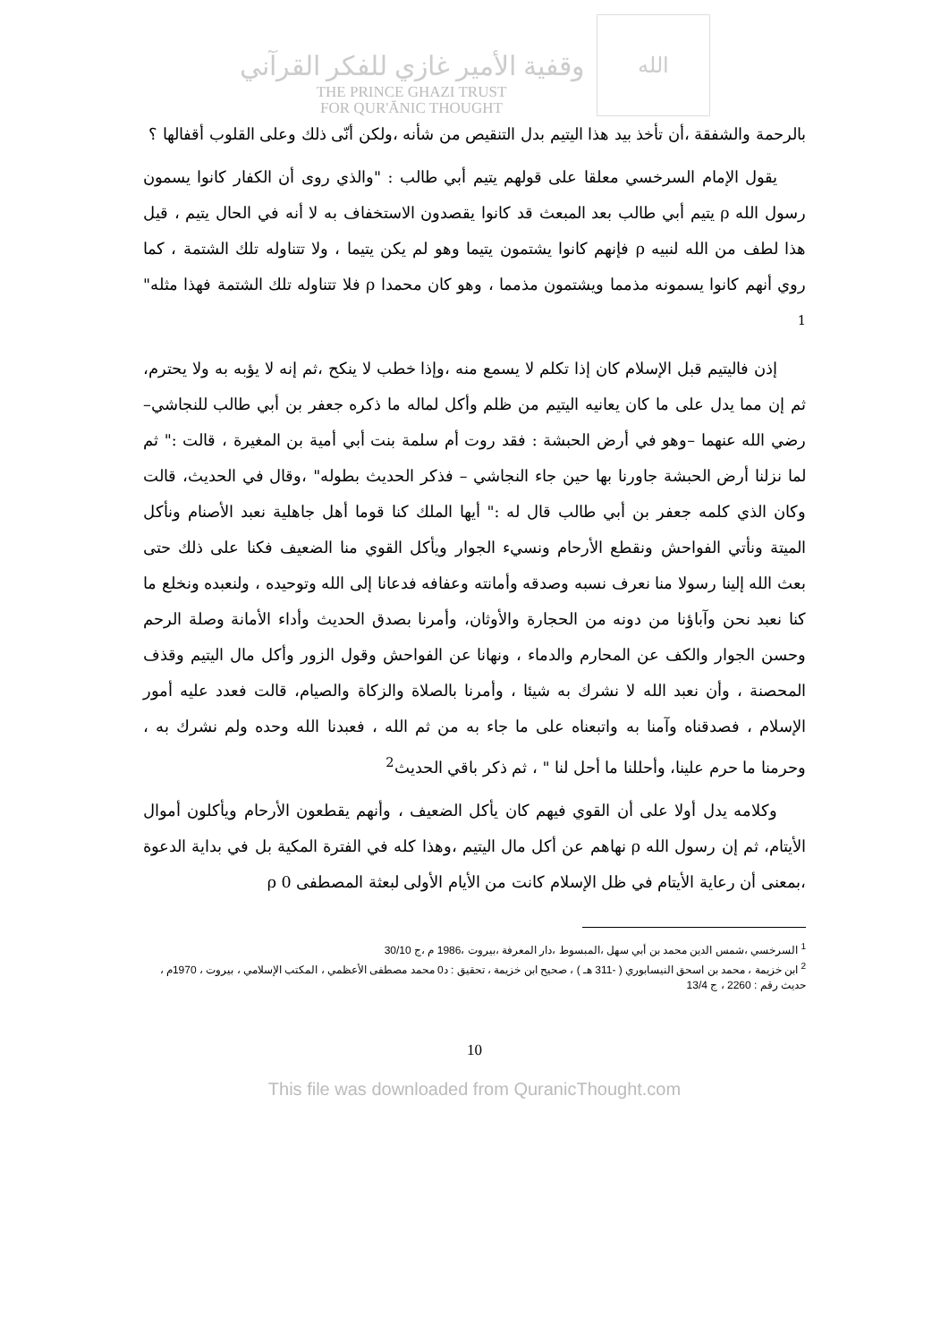وقفية الأمير غازي للفكر القرآني
THE PRINCE GHAZI TRUST
FOR QUR'ĀNIC THOUGHT
الله
بالرحمة والشفقة ،أن تأخذ بيد هذا اليتيم بدل التنقيص من شأنه ،ولكن أنّى ذلك وعلى القلوب أقفالها ؟
يقول الإمام السرخسي معلقا على قولهم يتيم أبي طالب : "والذي روى أن الكفار كانوا يسمون رسول الله ρ يتيم أبي طالب بعد المبعث قد كانوا يقصدون الاستخفاف به لا أنه في الحال يتيم ، قيل هذا لطف من الله لنبيه ρ فإنهم كانوا يشتمون يتيما وهو لم يكن يتيما ، ولا تتناوله تلك الشتمة ، كما روي أنهم كانوا يسمونه مذمما ويشتمون مذمما ، وهو كان محمدا ρ فلا تتناوله تلك الشتمة فهذا مثله" <sup>1</sup>
إذن فاليتيم قبل الإسلام كان إذا تكلم لا يسمع منه ،وإذا خطب لا ينكح ،ثم إنه لا يؤبه به ولا يحترم، ثم إن مما يدل على ما كان يعانيه اليتيم من ظلم وأكل لماله ما ذكره جعفر بن أبي طالب للنجاشي– رضي الله عنهما –وهو في أرض الحبشة : فقد روت أم سلمة بنت أبي أمية بن المغيرة ، قالت :" ثم لما نزلنا أرض الحبشة جاورنا بها حين جاء النجاشي – فذكر الحديث بطوله" ،وقال في الحديث، قالت وكان الذي كلمه جعفر بن أبي طالب قال له :" أيها الملك كنا قوما أهل جاهلية نعبد الأصنام ونأكل الميتة ونأتي الفواحش ونقطع الأرحام ونسيء الجوار ويأكل القوي منا الضعيف فكنا على ذلك حتى بعث الله إلينا رسولا منا نعرف نسبه وصدقه وأمانته وعفافه فدعانا إلى الله وتوحيده ، ولنعبده ونخلع ما كنا نعبد نحن وآباؤنا من دونه من الحجارة والأوثان، وأمرنا بصدق الحديث وأداء الأمانة وصلة الرحم وحسن الجوار والكف عن المحارم والدماء ، ونهانا عن الفواحش وقول الزور وأكل مال اليتيم وقذف المحصنة ، وأن نعبد الله لا نشرك به شيئا ، وأمرنا بالصلاة والزكاة والصيام، قالت فعدد عليه أمور الإسلام ، فصدقناه وآمنا به واتبعناه على ما جاء به من ثم الله ، فعبدنا الله وحده ولم نشرك به ، وحرمنا ما حرم علينا، وأحللنا ما أحل لنا " ، ثم ذكر باقي الحديث<sup>2</sup>
وكلامه يدل أولا على أن القوي فيهم كان يأكل الضعيف ، وأنهم يقطعون الأرحام ويأكلون أموال الأيتام، ثم إن رسول الله ρ نهاهم عن أكل مال اليتيم ،وهذا كله في الفترة المكية بل في بداية الدعوة ،بمعنى أن رعاية الأيتام في ظل الإسلام كانت من الأيام الأولى لبعثة المصطفى ρ 0
<sup>1</sup> السرخسي ،شمس الدين محمد بن أبي سهل ،المبسوط ،دار المعرفة ،بيروت ،1986 م ،ج 30/10
<sup>2</sup> ابن خزيمة ، محمد بن اسحق النيسابوري ( -311 هـ ) ، صحيح ابن خزيمة ، تحقيق : د0 محمد مصطفى الأعظمي ، المكتب الإسلامي ، بيروت ، 1970م ، حديث رقم : 2260 ، ج 13/4
10
This file was downloaded from QuranicThought.com